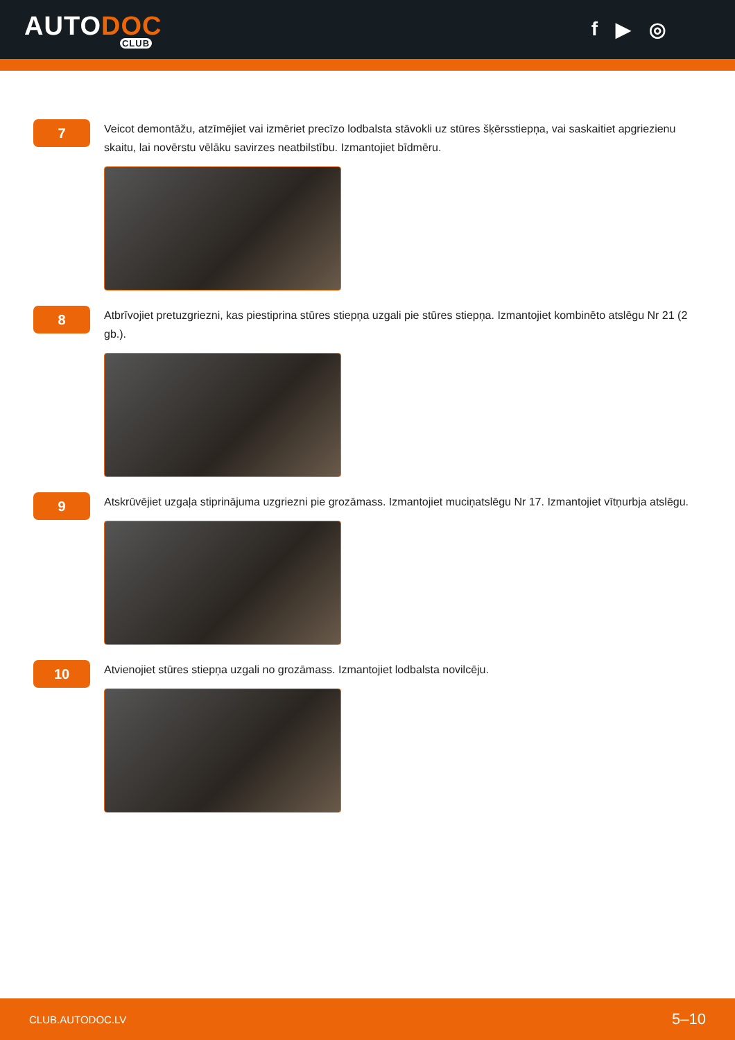AUTODOC
CLUB
f ▶ ◎
7
Veicot demontāžu, atzīmējiet vai izmēriet precīzo lodbalsta stāvokli uz stūres šķērsstiepņa, vai saskaitiet apgriezienu skaitu, lai novērstu vēlāku savirzes neatbilstību. Izmantojiet bīdmēru.
8
Atbrīvojiet pretuzgriezni, kas piestiprina stūres stiepņa uzgali pie stūres stiepņa. Izmantojiet kombinēto atslēgu Nr 21 (2 gb.).
9
Atskrūvējiet uzgaļa stiprinājuma uzgriezni pie grozāmass. Izmantojiet muciņatslēgu Nr 17. Izmantojiet vītņurbja atslēgu.
10
Atvienojiet stūres stiepņa uzgali no grozāmass. Izmantojiet lodbalsta novilcēju.
CLUB.AUTODOC.LV 5–10